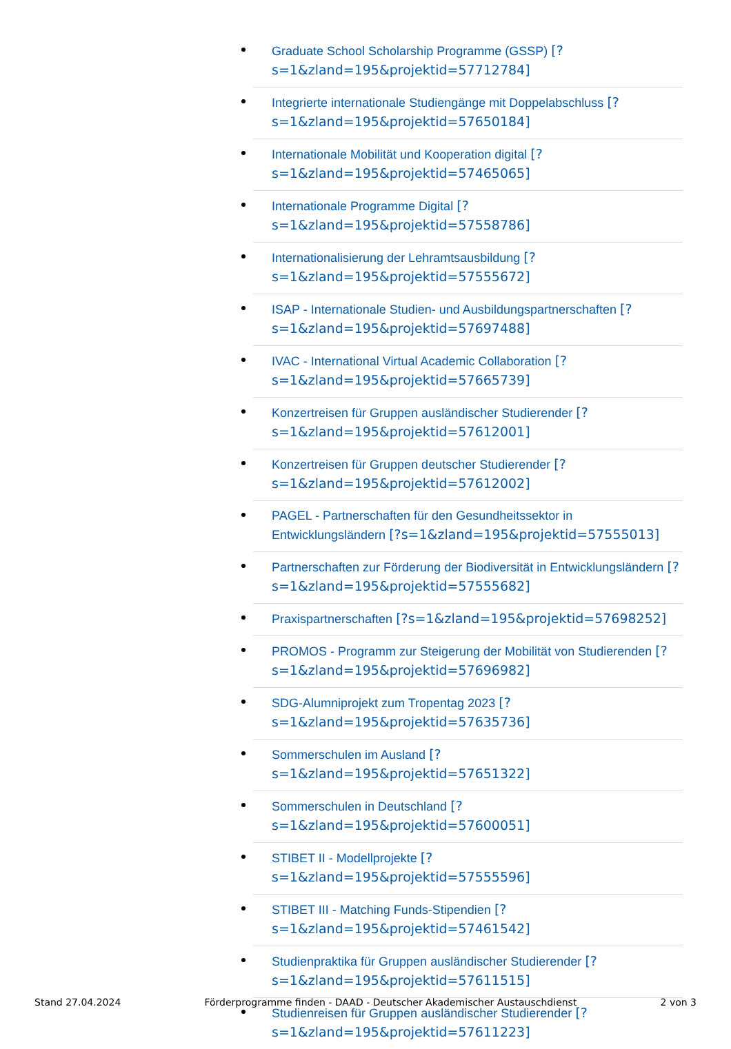Graduate School Scholarship Programme (GSSP) [?s=1&zland=195&projektid=57712784]
Integrierte internationale Studiengänge mit Doppelabschluss [?s=1&zland=195&projektid=57650184]
Internationale Mobilität und Kooperation digital [?s=1&zland=195&projektid=57465065]
Internationale Programme Digital [?s=1&zland=195&projektid=57558786]
Internationalisierung der Lehramtsausbildung [?s=1&zland=195&projektid=57555672]
ISAP - Internationale Studien- und Ausbildungspartnerschaften [?s=1&zland=195&projektid=57697488]
IVAC - International Virtual Academic Collaboration [?s=1&zland=195&projektid=57665739]
Konzertreisen für Gruppen ausländischer Studierender [?s=1&zland=195&projektid=57612001]
Konzertreisen für Gruppen deutscher Studierender [?s=1&zland=195&projektid=57612002]
PAGEL - Partnerschaften für den Gesundheitssektor in Entwicklungsländern [?s=1&zland=195&projektid=57555013]
Partnerschaften zur Förderung der Biodiversität in Entwicklungsländern [?s=1&zland=195&projektid=57555682]
Praxispartnerschaften [?s=1&zland=195&projektid=57698252]
PROMOS - Programm zur Steigerung der Mobilität von Studierenden [?s=1&zland=195&projektid=57696982]
SDG-Alumniprojekt zum Tropentag 2023 [?s=1&zland=195&projektid=57635736]
Sommerschulen im Ausland [?s=1&zland=195&projektid=57651322]
Sommerschulen in Deutschland [?s=1&zland=195&projektid=57600051]
STIBET II - Modellprojekte [?s=1&zland=195&projektid=57555596]
STIBET III - Matching Funds-Stipendien [?s=1&zland=195&projektid=57461542]
Studienpraktika für Gruppen ausländischer Studierender [?s=1&zland=195&projektid=57611515]
Studienreisen für Gruppen ausländischer Studierender [?s=1&zland=195&projektid=57611223]
Stand 27.04.2024 Förderprogramme finden - DAAD - Deutscher Akademischer Austauschdienst 2 von 3